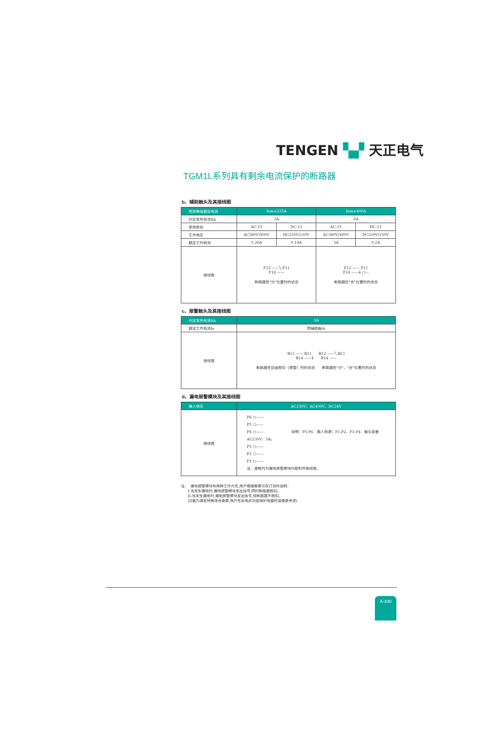TENGEN ▚▞ 天正电气
TGM1L系列具有剩余电流保护的断路器
b、辅助触头及其接线图
| 壳架等级额定电流 | Inm≤225A | | Inm≥400A | |
| --- | --- | --- | --- | --- |
| 约定发热电流Ith | 3A | | 6A | |
| 使用类别 | AC-15 | DC-13 | AC-15 | DC-13 |
| 工作电压 | AC380V/400V | DC220V/230V | AC380V/400V | DC220V/230V |
| 额定工作电流 | 0.26A | 0.14A | 3A | 0.2A |
| 接线图 | F12 ——╲ F11 F14 —— 断路器在"分"位置时的状态 | | F12 —— F11 F14 ——┼ ○— 断路器在"合"位置时的状态 | |
c、报警触头及其接线图
| 约定发热电流Ith | 3A |
| --- | --- |
| 额定工作电流Ie | 同辅助触头 |
| 接线图 | B12 —— B11 B12 ——╲ B11 B14 ——┼ B14 —— 断路器在自由脱扣（报警）时的状态 断路器在"分"、"合"位置时的状态 |
d、漏电报警模块及其接线图
| 输入电压 | AC230V、AC400V、DC24V |
| --- | --- |
| 接线图 | P6 ○—— P5 ○—— P4 ○—— 说明：P5-P6：输入电源；P1-P2、P3-P4：触头容量AC230V，5A。 P3 ○—— P2 ○—— P1 ○—— 注：虚框内为漏电报警模块内部附件接线图。 |
注： 漏电报警模块有两种工作方式,用户根据需要可在订货时说明：
I:当发生漏电时,漏电报警模块发出信号,同时断路器脱扣。
II:当发生漏电时,漏电报警模块发出信号,但断路器不脱扣。
(II是为满足特殊场合需要,用户在采用此功能保护电器时请慎重考虑)
A-330